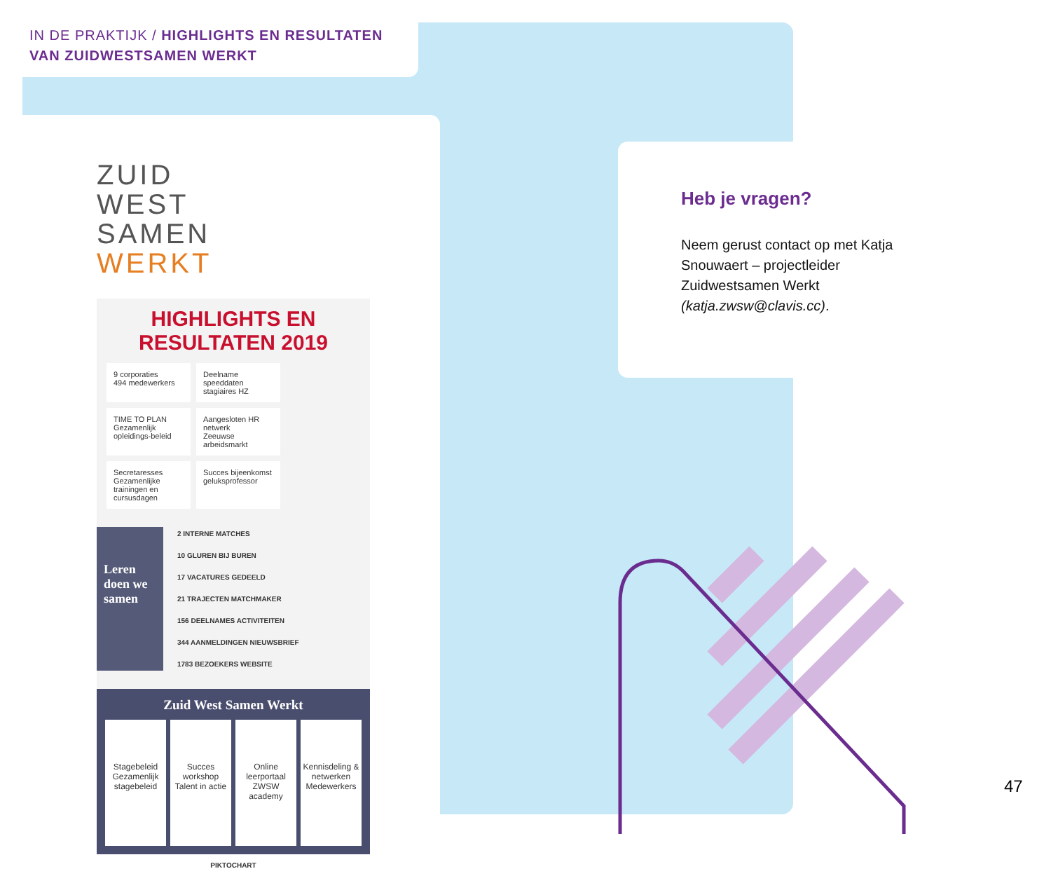IN DE PRAKTIJK / HIGHLIGHTS EN RESULTATEN
VAN ZUIDWESTSAMEN WERKT
ZUID
WEST
SAMEN
WERKT
HIGHLIGHTS EN RESULTATEN 2019
9 corporaties
494 medewerkers
Deelname speeddaten stagiaires HZ
TIME TO PLAN
Gezamenlijk opleidings-beleid
Aangesloten HR netwerk
Zeeuwse arbeidsmarkt
Secretaresses
Gezamenlijke trainingen en cursusdagen
Succes bijeenkomst geluksprofessor
Leren doen we samen
2 INTERNE MATCHES
10 GLUREN BIJ BUREN
17 VACATURES GEDEELD
21 TRAJECTEN MATCHMAKER
156 DEELNAMES ACTIVITEITEN
344 AANMELDINGEN NIEUWSBRIEF
1783 BEZOEKERS WEBSITE
Zuid West Samen Werkt
Stagebeleid
Gezamenlijk stagebeleid
Succes workshop
Talent in actie
Online leerportaal
ZWSW academy
Kennisdeling & netwerken
Medewerkers
PIKTOCHART
Heb je vragen?
Neem gerust contact op met Katja Snouwaert – projectleider Zuidwestsamen Werkt (katja.zwsw@clavis.cc).
47